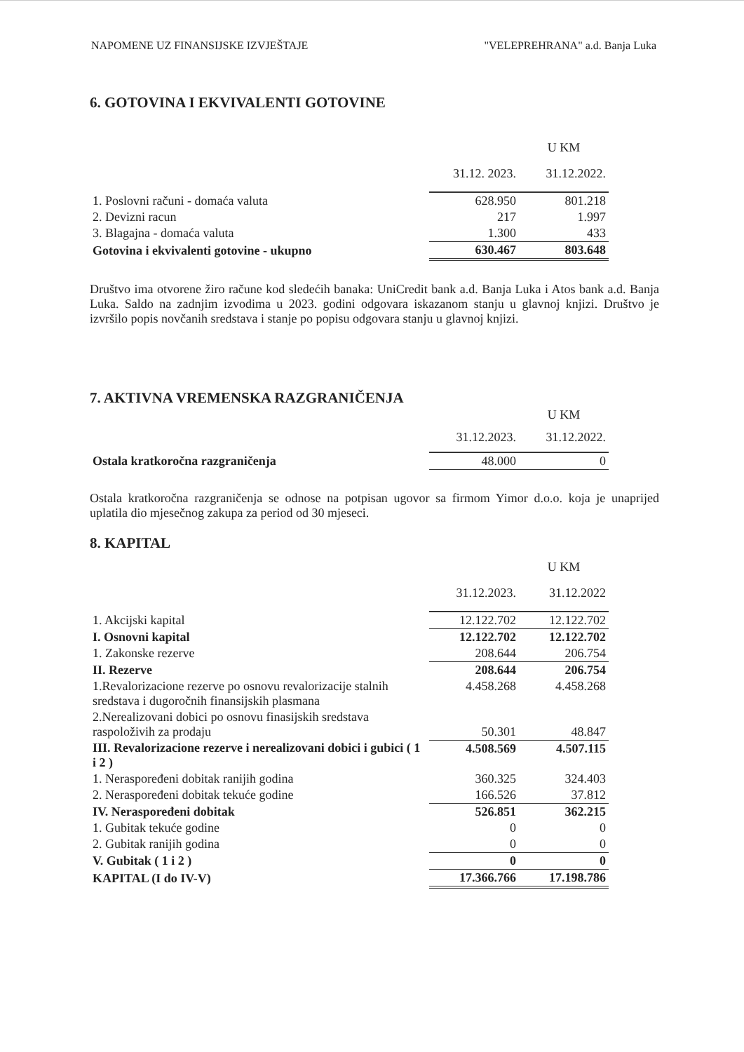NAPOMENE UZ FINANSIJSKE IZVJEŠTAJE "VELEPREHRANA" a.d. Banja Luka
6. GOTOVINA I EKVIVALENTI GOTOVINE
| | | U KM |
| | 31.12. 2023. | 31.12.2022. |
| 1. Poslovni računi - domaća valuta | 628.950 | 801.218 |
| 2. Devizni racun | 217 | 1.997 |
| 3. Blagajna - domaća valuta | 1.300 | 433 |
| Gotovina i ekvivalenti gotovine - ukupno | 630.467 | 803.648 |
Društvo ima otvorene žiro račune kod sledećih banaka: UniCredit bank a.d. Banja Luka i Atos bank a.d. Banja Luka. Saldo na zadnjim izvodima u 2023. godini odgovara iskazanom stanju u glavnoj knjizi. Društvo je izvršilo popis novčanih sredstava i stanje po popisu odgovara stanju u glavnoj knjizi.
7. AKTIVNA VREMENSKA RAZGRANIČENJA
| | | U KM |
| | 31.12.2023. | 31.12.2022. |
| Ostala kratkoročna razgraničenja | 48.000 | 0 |
Ostala kratkoročna razgraničenja se odnose na potpisan ugovor sa firmom Yimor d.o.o. koja je unaprijed uplatila dio mjesečnog zakupa za period od 30 mjeseci.
8. KAPITAL
| | | U KM |
| | 31.12.2023. | 31.12.2022 |
| 1. Akcijski kapital | 12.122.702 | 12.122.702 |
| I. Osnovni kapital | 12.122.702 | 12.122.702 |
| 1. Zakonske rezerve | 208.644 | 206.754 |
| II. Rezerve | 208.644 | 206.754 |
| 1.Revalorizacione rezerve po osnovu revalorizacije stalnih sredstava i dugoročnih finansijskih plasmana | 4.458.268 | 4.458.268 |
| 2.Nerealizovani dobici po osnovu finasijskih sredstava raspoloživih za prodaju | 50.301 | 48.847 |
| III. Revalorizacione rezerve i nerealizovani dobici i gubici ( 1 i 2 ) | 4.508.569 | 4.507.115 |
| 1. Neraspoređeni dobitak ranijih godina | 360.325 | 324.403 |
| 2. Neraspoređeni dobitak tekuće godine | 166.526 | 37.812 |
| IV. Neraspoređeni dobitak | 526.851 | 362.215 |
| 1. Gubitak tekuće godine | 0 | 0 |
| 2. Gubitak ranijih godina | 0 | 0 |
| V. Gubitak ( 1 i 2 ) | 0 | 0 |
| KAPITAL (I do IV-V) | 17.366.766 | 17.198.786 |